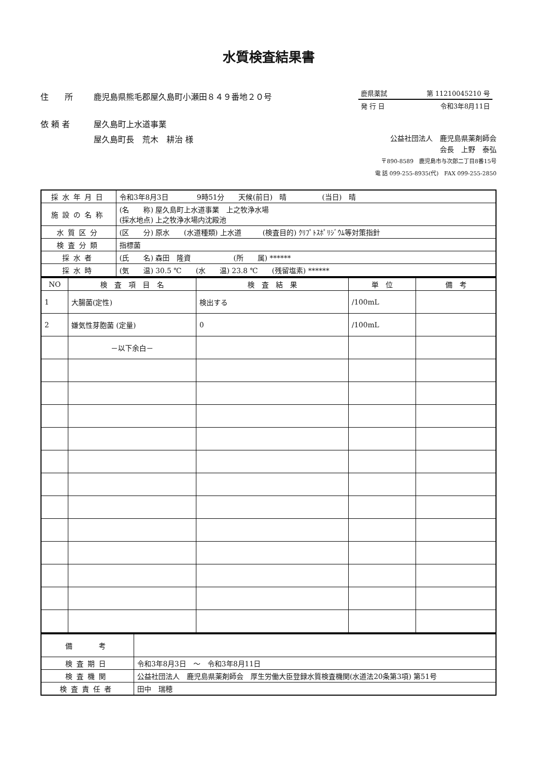水質検査結果書
住　　所 鹿児島県熊毛郡屋久島町小瀬田８４９番地２０号
依 頼 者 屋久島町上水道事業
屋久島町長　荒木　耕治 様
鹿県薬試 第 11210045210 号
発 行 日 令和3年8月11日
公益社団法人　鹿児島県薬剤師会
会長　上野　泰弘
〒890-8589　鹿児島市与次郎二丁目8番15号
電 話 099-255-8935(代)　FAX 099-255-2850
| 採水年月日 | 令和3年8月3日 9時51分 天候(前日) 晴 (当日) 晴 |
| 施設の名称 | (名 称) 屋久島町上水道事業 上之牧浄水場 (採水地点) 上之牧浄水場内沈殿池 |
| 水質区分 | (区 分) 原水 (水道種類) 上水道 (検査目的) ｸﾘﾌﾟﾄｽﾎﾟﾘｼﾞｳﾑ等対策指針 |
| 検査分類 | 指標菌 |
| 採水者 | (氏 名) 森田 隆資 (所 属) ****** |
| 採水時 | (気 温) 30.5 ℃ (水 温) 23.8 ℃ (残留塩素) ****** |
| NO | 検 査 項 目 名 | 検 査 結 果 | 単 位 | 備 考 |
| --- | --- | --- | --- | --- |
| 1 | 大腸菌(定性) | 検出する | /100mL | |
| 2 | 嫌気性芽胞菌 (定量) | 0 | /100mL | |
| | －以下余白－ | | | |
| 備 考 | |
| 検査期日 | 令和3年8月3日 ～ 令和3年8月11日 |
| 検査機関 | 公益社団法人 鹿児島県薬剤師会 厚生労働大臣登録水質検査機関(水道法20条第3項) 第51号 |
| 検査責任者 | 田中 瑞穂 |